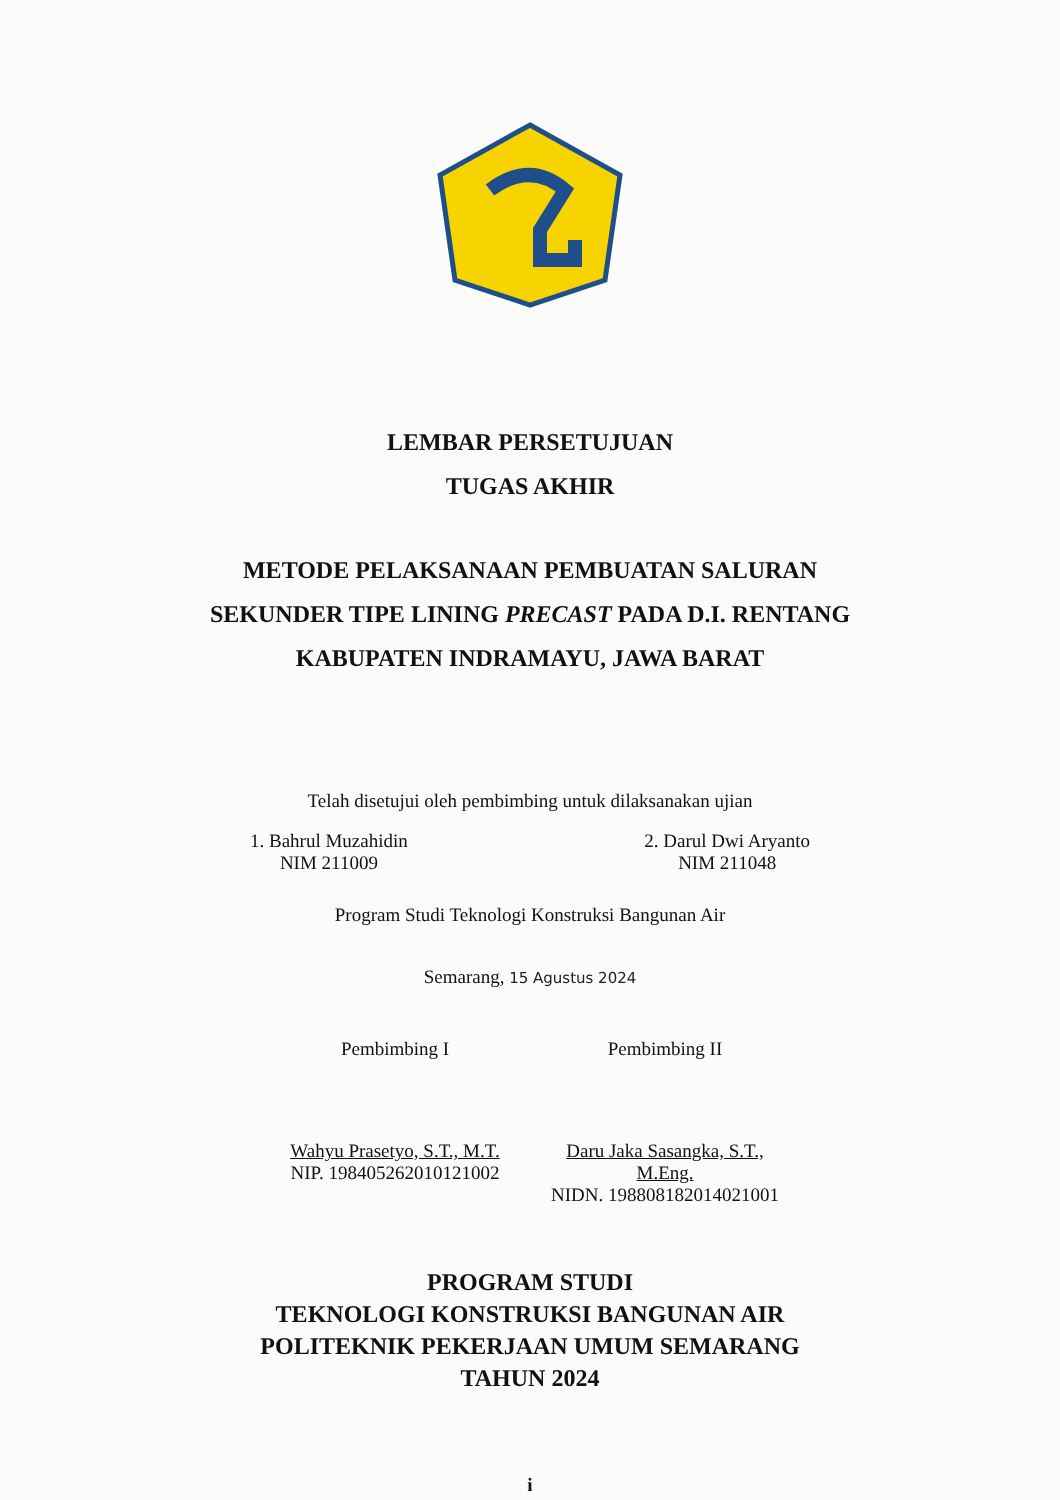LEMBAR PERSETUJUAN
TUGAS AKHIR
METODE PELAKSANAAN PEMBUATAN SALURAN
SEKUNDER TIPE LINING PRECAST PADA D.I. RENTANG
KABUPATEN INDRAMAYU, JAWA BARAT
Telah disetujui oleh pembimbing untuk dilaksanakan ujian
1. Bahrul Muzahidin
NIM 211009
2. Darul Dwi Aryanto
NIM 211048
Program Studi Teknologi Konstruksi Bangunan Air
Semarang, 15 Agustus 2024
Pembimbing I
Wahyu Prasetyo, S.T., M.T.
NIP. 198405262010121002
Pembimbing II
Daru Jaka Sasangka, S.T., M.Eng.
NIDN. 198808182014021001
PROGRAM STUDI
TEKNOLOGI KONSTRUKSI BANGUNAN AIR
POLITEKNIK PEKERJAAN UMUM SEMARANG
TAHUN 2024
i